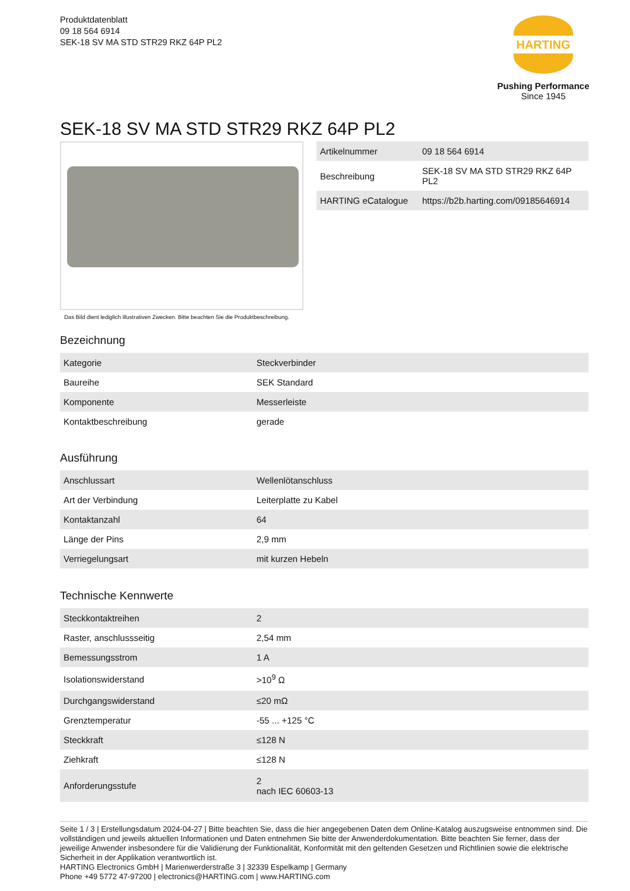Produktdatenblatt
09 18 564 6914
SEK-18 SV MA STD STR29 RKZ 64P PL2
HARTING
Pushing Performance
Since 1945
SEK-18 SV MA STD STR29 RKZ 64P PL2
Das Bild dient lediglich illustrativen Zwecken. Bitte beachten Sie die Produktbeschreibung.
| Artikelnummer | 09 18 564 6914 |
| Beschreibung | SEK-18 SV MA STD STR29 RKZ 64P PL2 |
| HARTING eCatalogue | https://b2b.harting.com/09185646914 |
Bezeichnung
| Kategorie | Steckverbinder |
| Baureihe | SEK Standard |
| Komponente | Messerleiste |
| Kontaktbeschreibung | gerade |
Ausführung
| Anschlussart | Wellenlötanschluss |
| Art der Verbindung | Leiterplatte zu Kabel |
| Kontaktanzahl | 64 |
| Länge der Pins | 2,9 mm |
| Verriegelungsart | mit kurzen Hebeln |
Technische Kennwerte
| Steckkontaktreihen | 2 |
| Raster, anschlussseitig | 2,54 mm |
| Bemessungsstrom | 1 A |
| Isolationswiderstand | >10<sup>9</sup> Ω |
| Durchgangswiderstand | ≤20 mΩ |
| Grenztemperatur | -55 ... +125 °C |
| Steckkraft | ≤128 N |
| Ziehkraft | ≤128 N |
| Anforderungsstufe | 2 nach IEC 60603-13 |
Seite 1 / 3 | Erstellungsdatum 2024-04-27 | Bitte beachten Sie, dass die hier angegebenen Daten dem Online-Katalog auszugsweise entnommen sind. Die vollständigen und jeweils aktuellen Informationen und Daten entnehmen Sie bitte der Anwenderdokumentation. Bitte beachten Sie ferner, dass der jeweilige Anwender insbesondere für die Validierung der Funktionalität, Konformität mit den geltenden Gesetzen und Richtlinien sowie die elektrische Sicherheit in der Applikation verantwortlich ist.
HARTING Electronics GmbH | Marienwerderstraße 3 | 32339 Espelkamp | Germany
Phone +49 5772 47-97200 | electronics@HARTING.com | www.HARTING.com